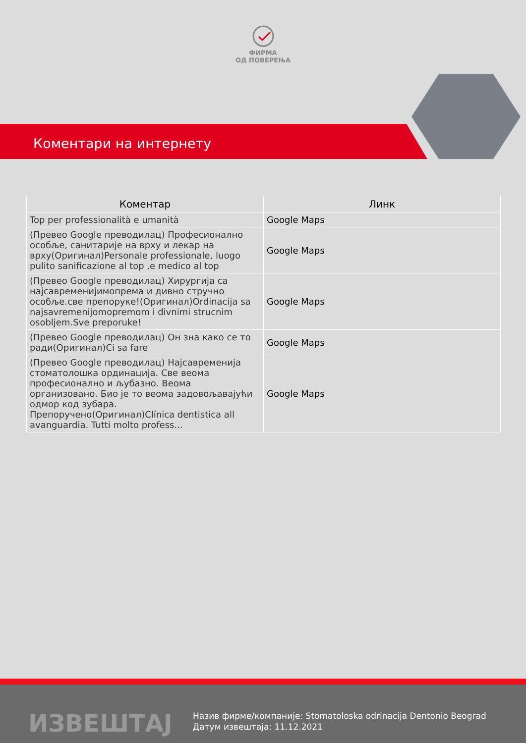ФИРМА
ОД ПОВЕРЕЊА
Коментари на интернету
| Коментар | Линк |
| --- | --- |
| Top per professionalità e umanità | Google Maps |
| (Превео Google преводилац) Професионално особље, санитарије на врху и лекар на врху(Оригинал)Personale professionale, luogo pulito sanificazione al top ,e medico al top | Google Maps |
| (Превео Google преводилац) Хирургија са најсавременијимопрема и дивно стручно особље.све препоруке!(Оригинал)Ordinacija sa najsavremenijomopremom i divnimi strucnim osobljem.Sve preporuke! | Google Maps |
| (Превео Google преводилац) Он зна како се то ради(Оригинал)Ci sa fare | Google Maps |
| (Превео Google преводилац) Најсавременија стоматолошка ординација. Све веома професионално и љубазно. Веома организовано. Био је то веома задовољавајући одмор код зубара. Препоручено(Оригинал)Clínica dentistica all avanguardia. Tutti molto profess... | Google Maps |
ИЗВЕШТАЈ
Назив фирме/компаније: Stomatoloska odrinacija Dentonio Beograd
Датум извештаја: 11.12.2021